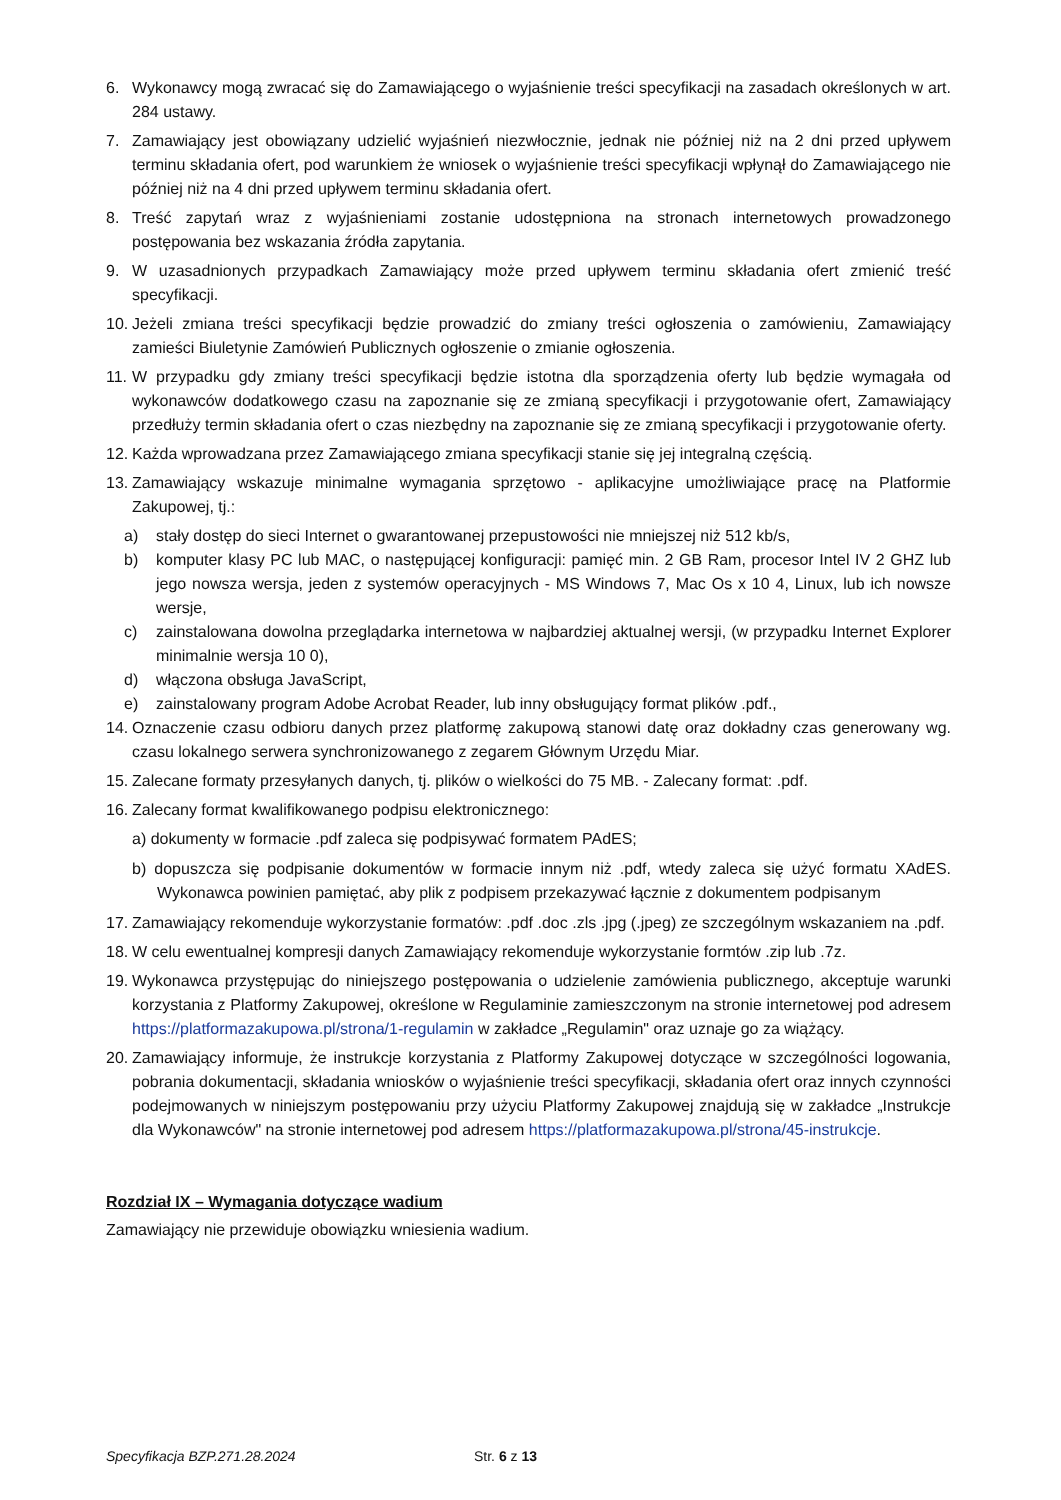6. Wykonawcy mogą zwracać się do Zamawiającego o wyjaśnienie treści specyfikacji na zasadach określonych w art. 284 ustawy.
7. Zamawiający jest obowiązany udzielić wyjaśnień niezwłocznie, jednak nie później niż na 2 dni przed upływem terminu składania ofert, pod warunkiem że wniosek o wyjaśnienie treści specyfikacji wpłynął do Zamawiającego nie później niż na 4 dni przed upływem terminu składania ofert.
8. Treść zapytań wraz z wyjaśnieniami zostanie udostępniona na stronach internetowych prowadzonego postępowania bez wskazania źródła zapytania.
9. W uzasadnionych przypadkach Zamawiający może przed upływem terminu składania ofert zmienić treść specyfikacji.
10. Jeżeli zmiana treści specyfikacji będzie prowadzić do zmiany treści ogłoszenia o zamówieniu, Zamawiający zamieści Biuletynie Zamówień Publicznych ogłoszenie o zmianie ogłoszenia.
11. W przypadku gdy zmiany treści specyfikacji będzie istotna dla sporządzenia oferty lub będzie wymagała od wykonawców dodatkowego czasu na zapoznanie się ze zmianą specyfikacji i przygotowanie ofert, Zamawiający przedłuży termin składania ofert o czas niezbędny na zapoznanie się ze zmianą specyfikacji i przygotowanie oferty.
12. Każda wprowadzana przez Zamawiającego zmiana specyfikacji stanie się jej integralną częścią.
13. Zamawiający wskazuje minimalne wymagania sprzętowo - aplikacyjne umożliwiające pracę na Platformie Zakupowej, tj.:
a) stały dostęp do sieci Internet o gwarantowanej przepustowości nie mniejszej niż 512 kb/s,
b) komputer klasy PC lub MAC, o następującej konfiguracji: pamięć min. 2 GB Ram, procesor Intel IV 2 GHZ lub jego nowsza wersja, jeden z systemów operacyjnych - MS Windows 7, Mac Os x 10 4, Linux, lub ich nowsze wersje,
c) zainstalowana dowolna przeglądarka internetowa w najbardziej aktualnej wersji, (w przypadku Internet Explorer minimalnie wersja 10 0),
d) włączona obsługa JavaScript,
e) zainstalowany program Adobe Acrobat Reader, lub inny obsługujący format plików .pdf.,
14. Oznaczenie czasu odbioru danych przez platformę zakupową stanowi datę oraz dokładny czas generowany wg. czasu lokalnego serwera synchronizowanego z zegarem Głównym Urzędu Miar.
15. Zalecane formaty przesyłanych danych, tj. plików o wielkości do 75 MB. - Zalecany format: .pdf.
16. Zalecany format kwalifikowanego podpisu elektronicznego:
a) dokumenty w formacie .pdf zaleca się podpisywać formatem PAdES;
b) dopuszcza się podpisanie dokumentów w formacie innym niż .pdf, wtedy zaleca się użyć formatu XAdES. Wykonawca powinien pamiętać, aby plik z podpisem przekazywać łącznie z dokumentem podpisanym
17. Zamawiający rekomenduje wykorzystanie formatów: .pdf .doc .zls .jpg (.jpeg) ze szczególnym wskazaniem na .pdf.
18. W celu ewentualnej kompresji danych Zamawiający rekomenduje wykorzystanie formtów .zip lub .7z.
19. Wykonawca przystępując do niniejszego postępowania o udzielenie zamówienia publicznego, akceptuje warunki korzystania z Platformy Zakupowej, określone w Regulaminie zamieszczonym na stronie internetowej pod adresem https://platformazakupowa.pl/strona/1-regulamin w zakładce „Regulamin" oraz uznaje go za wiążący.
20. Zamawiający informuje, że instrukcje korzystania z Platformy Zakupowej dotyczące w szczególności logowania, pobrania dokumentacji, składania wniosków o wyjaśnienie treści specyfikacji, składania ofert oraz innych czynności podejmowanych w niniejszym postępowaniu przy użyciu Platformy Zakupowej znajdują się w zakładce „Instrukcje dla Wykonawców" na stronie internetowej pod adresem https://platformazakupowa.pl/strona/45-instrukcje.
Rozdział IX – Wymagania dotyczące wadium
Zamawiający nie przewiduje obowiązku wniesienia wadium.
Specyfikacja BZP.271.28.2024 Str. 6 z 13